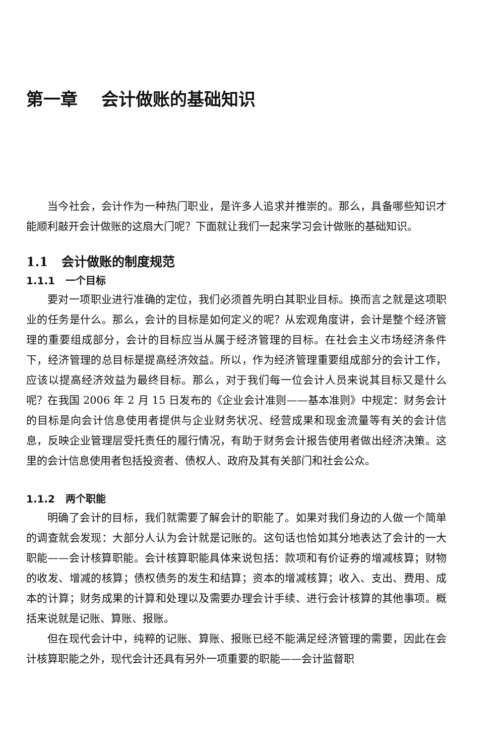第一章 会计做账的基础知识
当今社会，会计作为一种热门职业，是许多人追求并推崇的。那么，具备哪些知识才能顺利敲开会计做账的这扇大门呢？下面就让我们一起来学习会计做账的基础知识。
1.1 会计做账的制度规范
1.1.1 一个目标
要对一项职业进行准确的定位，我们必须首先明白其职业目标。换而言之就是这项职业的任务是什么。那么，会计的目标是如何定义的呢？从宏观角度讲，会计是整个经济管理的重要组成部分，会计的目标应当从属于经济管理的目标。在社会主义市场经济条件下，经济管理的总目标是提高经济效益。所以，作为经济管理重要组成部分的会计工作，应该以提高经济效益为最终目标。那么，对于我们每一位会计人员来说其目标又是什么呢？在我国 2006 年 2 月 15 日发布的《企业会计准则——基本准则》中规定：财务会计的目标是向会计信息使用者提供与企业财务状况、经营成果和现金流量等有关的会计信息，反映企业管理层受托责任的履行情况，有助于财务会计报告使用者做出经济决策。这里的会计信息使用者包括投资者、债权人、政府及其有关部门和社会公众。
1.1.2 两个职能
明确了会计的目标，我们就需要了解会计的职能了。如果对我们身边的人做一个简单的调查就会发现：大部分人认为会计就是记账的。这句话也恰如其分地表达了会计的一大职能——会计核算职能。会计核算职能具体来说包括：款项和有价证券的增减核算；财物的收发、增减的核算；债权债务的发生和结算；资本的增减核算；收入、支出、费用、成本的计算；财务成果的计算和处理以及需要办理会计手续、进行会计核算的其他事项。概括来说就是记账、算账、报账。
但在现代会计中，纯粹的记账、算账、报账已经不能满足经济管理的需要，因此在会计核算职能之外，现代会计还具有另外一项重要的职能——会计监督职